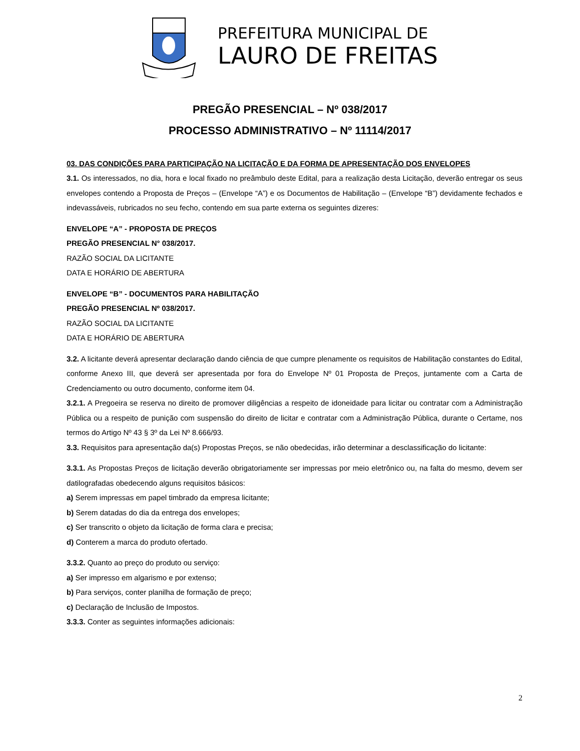PREFEITURA MUNICIPAL DE
LAURO DE FREITAS
PREGÃO PRESENCIAL – Nº 038/2017
PROCESSO ADMINISTRATIVO – Nº 11114/2017
03. DAS CONDIÇÕES PARA PARTICIPAÇÃO NA LICITAÇÃO E DA FORMA DE APRESENTAÇÃO DOS ENVELOPES
3.1. Os interessados, no dia, hora e local fixado no preâmbulo deste Edital, para a realização desta Licitação, deverão entregar os seus envelopes contendo a Proposta de Preços – (Envelope “A”) e os Documentos de Habilitação – (Envelope “B”) devidamente fechados e indevassáveis, rubricados no seu fecho, contendo em sua parte externa os seguintes dizeres:
ENVELOPE “A” - PROPOSTA DE PREÇOS
PREGÃO PRESENCIAL N° 038/2017.
RAZÃO SOCIAL DA LICITANTE
DATA E HORÁRIO DE ABERTURA
ENVELOPE “B” - DOCUMENTOS PARA HABILITAÇÃO
PREGÃO PRESENCIAL Nº 038/2017.
RAZÃO SOCIAL DA LICITANTE
DATA E HORÁRIO DE ABERTURA
3.2. A licitante deverá apresentar declaração dando ciência de que cumpre plenamente os requisitos de Habilitação constantes do Edital, conforme Anexo III, que deverá ser apresentada por fora do Envelope Nº 01 Proposta de Preços, juntamente com a Carta de Credenciamento ou outro documento, conforme item 04.
3.2.1. A Pregoeira se reserva no direito de promover diligências a respeito de idoneidade para licitar ou contratar com a Administração Pública ou a respeito de punição com suspensão do direito de licitar e contratar com a Administração Pública, durante o Certame, nos termos do Artigo Nº 43 § 3º da Lei Nº 8.666/93.
3.3. Requisitos para apresentação da(s) Propostas Preços, se não obedecidas, irão determinar a desclassificação do licitante:
3.3.1. As Propostas Preços de licitação deverão obrigatoriamente ser impressas por meio eletrônico ou, na falta do mesmo, devem ser datilografadas obedecendo alguns requisitos básicos:
a) Serem impressas em papel timbrado da empresa licitante;
b) Serem datadas do dia da entrega dos envelopes;
c) Ser transcrito o objeto da licitação de forma clara e precisa;
d) Conterem a marca do produto ofertado.
3.3.2. Quanto ao preço do produto ou serviço:
a) Ser impresso em algarismo e por extenso;
b) Para serviços, conter planilha de formação de preço;
c) Declaração de Inclusão de Impostos.
3.3.3. Conter as seguintes informações adicionais:
2